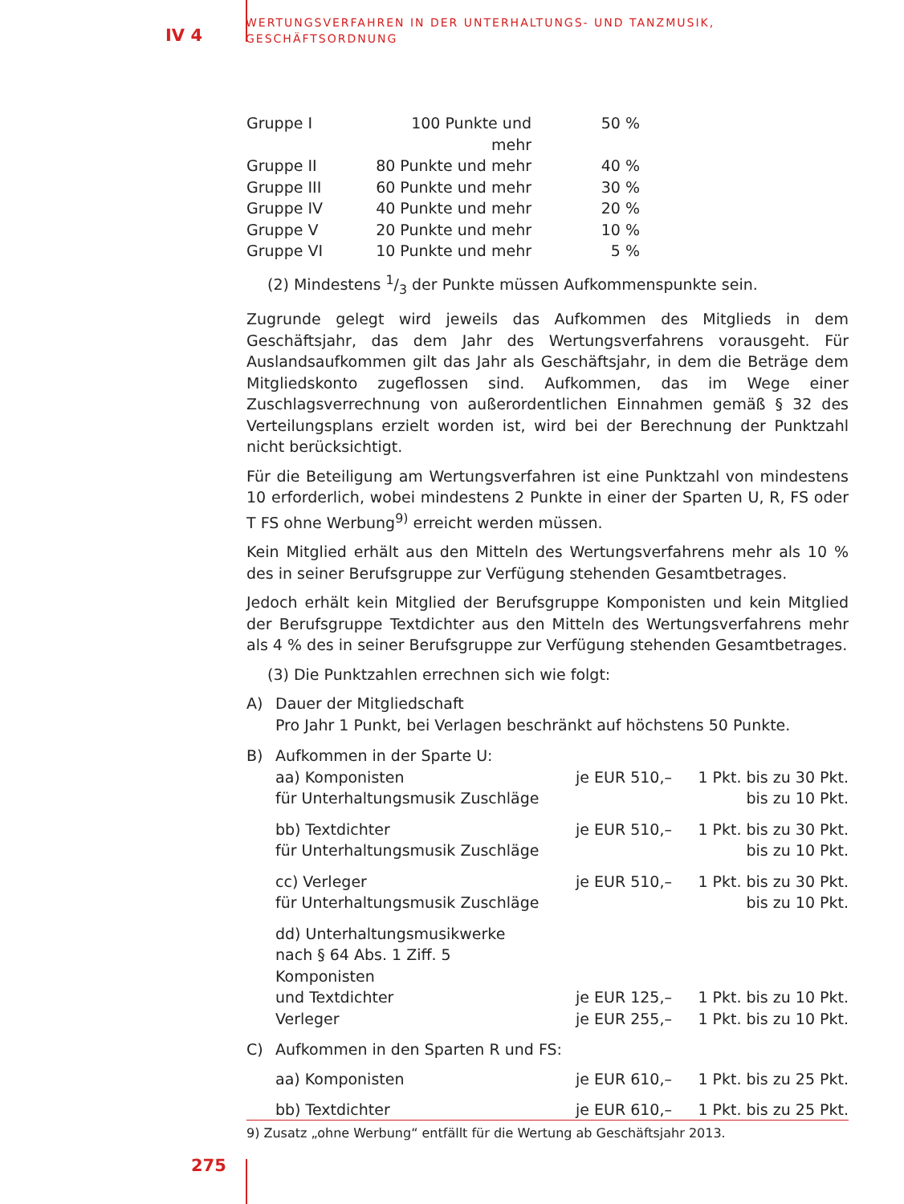IV 4
WERTUNGSVERFAHREN IN DER UNTERHALTUNGS- UND TANZMUSIK,
GESCHÄFTSORDNUNG
| Gruppe I | 100 Punkte und mehr | 50 % |
| Gruppe II | 80 Punkte und mehr | 40 % |
| Gruppe III | 60 Punkte und mehr | 30 % |
| Gruppe IV | 40 Punkte und mehr | 20 % |
| Gruppe V | 20 Punkte und mehr | 10 % |
| Gruppe VI | 10 Punkte und mehr | 5 % |
(2) Mindestens 1/3 der Punkte müssen Aufkommenspunkte sein.
Zugrunde gelegt wird jeweils das Aufkommen des Mitglieds in dem Geschäftsjahr, das dem Jahr des Wertungsverfahrens vorausgeht. Für Auslandsaufkommen gilt das Jahr als Geschäftsjahr, in dem die Beträge dem Mitgliedskonto zugeflossen sind. Aufkommen, das im Wege einer Zuschlagsverrechnung von außerordentlichen Einnahmen gemäß § 32 des Verteilungsplans erzielt worden ist, wird bei der Berechnung der Punktzahl nicht berücksichtigt.
Für die Beteiligung am Wertungsverfahren ist eine Punktzahl von mindestens 10 erforderlich, wobei mindestens 2 Punkte in einer der Sparten U, R, FS oder T FS ohne Werbung<sup>9)</sup> erreicht werden müssen.
Kein Mitglied erhält aus den Mitteln des Wertungsverfahrens mehr als 10 % des in seiner Berufsgruppe zur Verfügung stehenden Gesamtbetrages.
Jedoch erhält kein Mitglied der Berufsgruppe Komponisten und kein Mitglied der Berufsgruppe Textdichter aus den Mitteln des Wertungsverfahrens mehr als 4 % des in seiner Berufsgruppe zur Verfügung stehenden Gesamtbetrages.
(3) Die Punktzahlen errechnen sich wie folgt:
| A) | Dauer der Mitgliedschaft Pro Jahr 1 Punkt, bei Verlagen beschränkt auf höchstens 50 Punkte. | | |
| B) | Aufkommen in der Sparte U: | | |
| | aa) Komponisten für Unterhaltungsmusik Zuschläge | je EUR 510,– | 1 Pkt. bis zu 30 Pkt. bis zu 10 Pkt. |
| | bb) Textdichter für Unterhaltungsmusik Zuschläge | je EUR 510,– | 1 Pkt. bis zu 30 Pkt. bis zu 10 Pkt. |
| | cc) Verleger für Unterhaltungsmusik Zuschläge | je EUR 510,– | 1 Pkt. bis zu 30 Pkt. bis zu 10 Pkt. |
| | dd) Unterhaltungsmusikwerke nach § 64 Abs. 1 Ziff. 5 Komponisten und Textdichter | je EUR 125,– | 1 Pkt. bis zu 10 Pkt. |
| | Verleger | je EUR 255,– | 1 Pkt. bis zu 10 Pkt. |
| C) | Aufkommen in den Sparten R und FS: | | |
| | aa) Komponisten | je EUR 610,– | 1 Pkt. bis zu 25 Pkt. |
| | bb) Textdichter | je EUR 610,– | 1 Pkt. bis zu 25 Pkt. |
9) Zusatz „ohne Werbung“ entfällt für die Wertung ab Geschäftsjahr 2013.
275